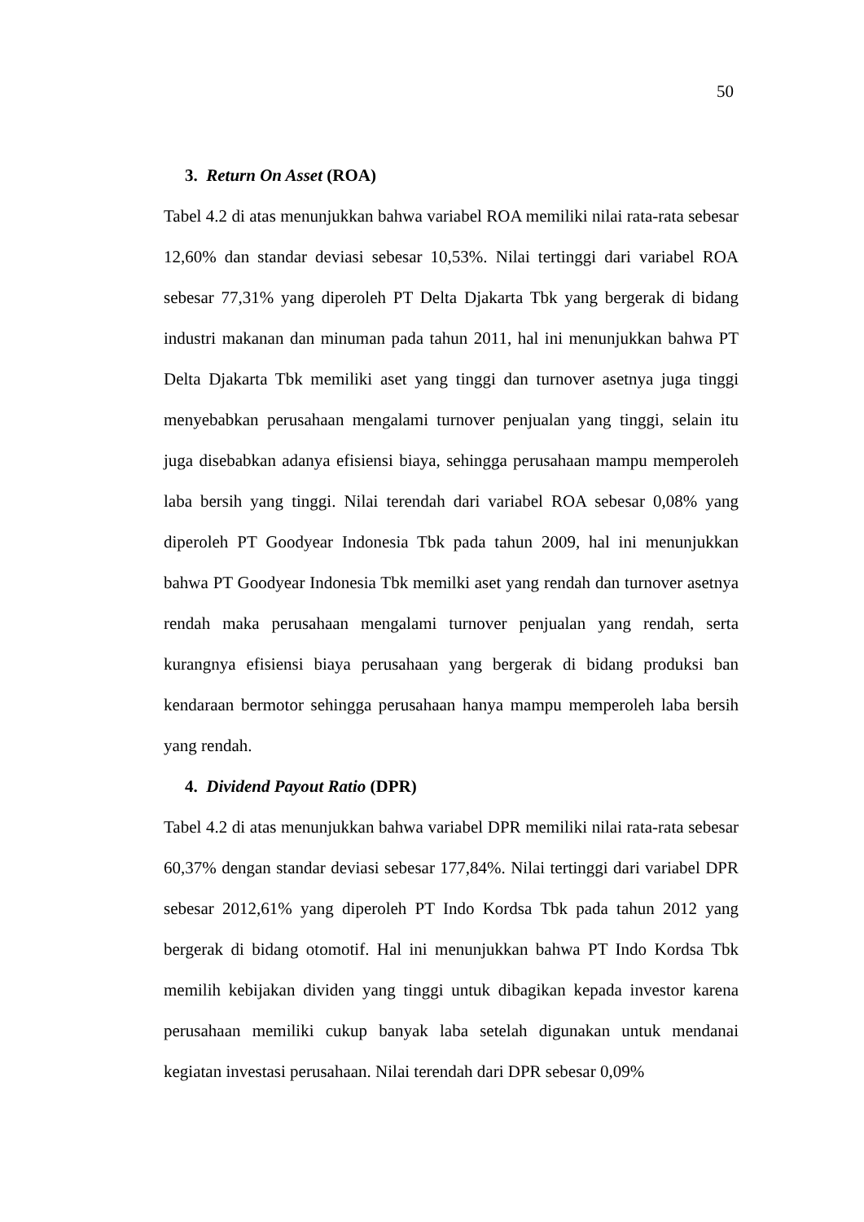50
3. Return On Asset (ROA)
Tabel 4.2 di atas menunjukkan bahwa variabel ROA memiliki nilai rata-rata sebesar 12,60% dan standar deviasi sebesar 10,53%. Nilai tertinggi dari variabel ROA sebesar 77,31% yang diperoleh PT Delta Djakarta Tbk yang bergerak di bidang industri makanan dan minuman pada tahun 2011, hal ini menunjukkan bahwa PT Delta Djakarta Tbk memiliki aset yang tinggi dan turnover asetnya juga tinggi menyebabkan perusahaan mengalami turnover penjualan yang tinggi, selain itu juga disebabkan adanya efisiensi biaya, sehingga perusahaan mampu memperoleh laba bersih yang tinggi. Nilai terendah dari variabel ROA sebesar 0,08% yang diperoleh PT Goodyear Indonesia Tbk pada tahun 2009, hal ini menunjukkan bahwa PT Goodyear Indonesia Tbk memilki aset yang rendah dan turnover asetnya rendah maka perusahaan mengalami turnover penjualan yang rendah, serta kurangnya efisiensi biaya perusahaan yang bergerak di bidang produksi ban kendaraan bermotor sehingga perusahaan hanya mampu memperoleh laba bersih yang rendah.
4. Dividend Payout Ratio (DPR)
Tabel 4.2 di atas menunjukkan bahwa variabel DPR memiliki nilai rata-rata sebesar 60,37% dengan standar deviasi sebesar 177,84%. Nilai tertinggi dari variabel DPR sebesar 2012,61% yang diperoleh PT Indo Kordsa Tbk pada tahun 2012 yang bergerak di bidang otomotif. Hal ini menunjukkan bahwa PT Indo Kordsa Tbk memilih kebijakan dividen yang tinggi untuk dibagikan kepada investor karena perusahaan memiliki cukup banyak laba setelah digunakan untuk mendanai kegiatan investasi perusahaan. Nilai terendah dari DPR sebesar 0,09%